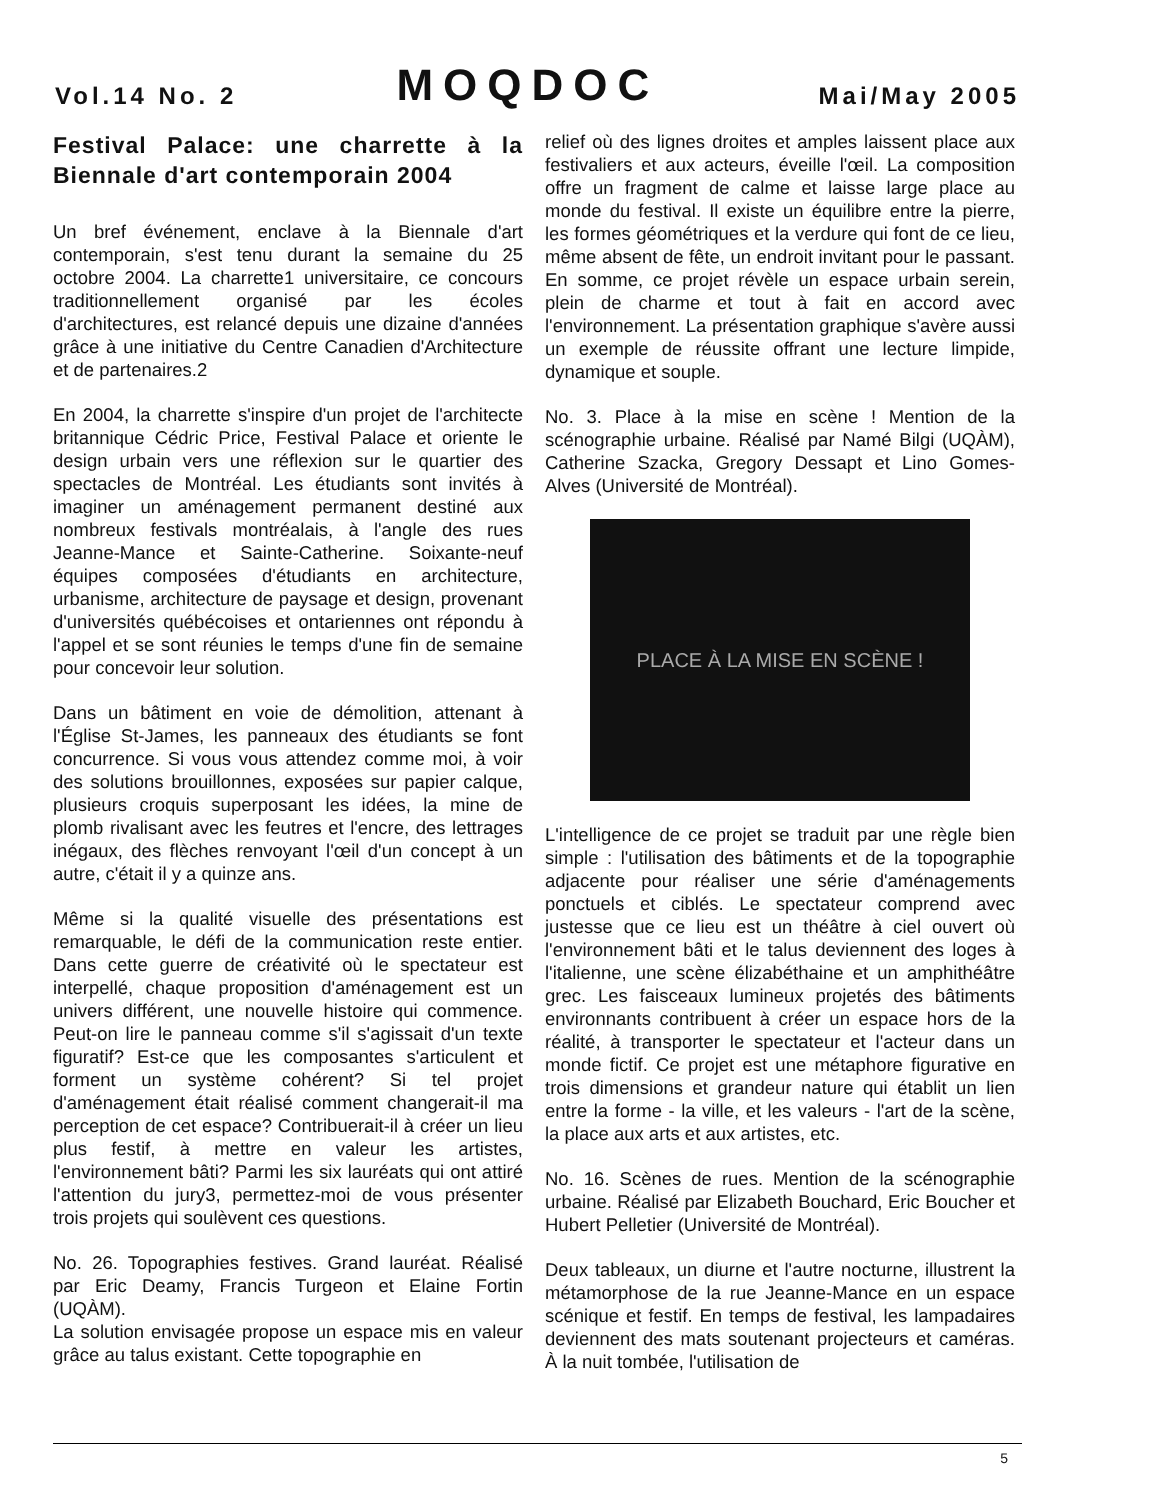Vol.14 No. 2 MOQDOC Mai/May 2005
Festival Palace: une charrette à la Biennale d'art contemporain 2004
Un bref événement, enclave à la Biennale d'art contemporain, s'est tenu durant la semaine du 25 octobre 2004. La charrette1 universitaire, ce concours traditionnellement organisé par les écoles d'architectures, est relancé depuis une dizaine d'années grâce à une initiative du Centre Canadien d'Architecture et de partenaires.2
En 2004, la charrette s'inspire d'un projet de l'architecte britannique Cédric Price, Festival Palace et oriente le design urbain vers une réflexion sur le quartier des spectacles de Montréal. Les étudiants sont invités à imaginer un aménagement permanent destiné aux nombreux festivals montréalais, à l'angle des rues Jeanne-Mance et Sainte-Catherine. Soixante-neuf équipes composées d'étudiants en architecture, urbanisme, architecture de paysage et design, provenant d'universités québécoises et ontariennes ont répondu à l'appel et se sont réunies le temps d'une fin de semaine pour concevoir leur solution.
Dans un bâtiment en voie de démolition, attenant à l'Église St-James, les panneaux des étudiants se font concurrence. Si vous vous attendez comme moi, à voir des solutions brouillonnes, exposées sur papier calque, plusieurs croquis superposant les idées, la mine de plomb rivalisant avec les feutres et l'encre, des lettrages inégaux, des flèches renvoyant l'œil d'un concept à un autre, c'était il y a quinze ans.
Même si la qualité visuelle des présentations est remarquable, le défi de la communication reste entier. Dans cette guerre de créativité où le spectateur est interpellé, chaque proposition d'aménagement est un univers différent, une nouvelle histoire qui commence. Peut-on lire le panneau comme s'il s'agissait d'un texte figuratif? Est-ce que les composantes s'articulent et forment un système cohérent? Si tel projet d'aménagement était réalisé comment changerait-il ma perception de cet espace? Contribuerait-il à créer un lieu plus festif, à mettre en valeur les artistes, l'environnement bâti? Parmi les six lauréats qui ont attiré l'attention du jury3, permettez-moi de vous présenter trois projets qui soulèvent ces questions.
No. 26. Topographies festives. Grand lauréat. Réalisé par Eric Deamy, Francis Turgeon et Elaine Fortin (UQÀM).
La solution envisagée propose un espace mis en valeur grâce au talus existant. Cette topographie en
relief où des lignes droites et amples laissent place aux festivaliers et aux acteurs, éveille l'œil. La composition offre un fragment de calme et laisse large place au monde du festival. Il existe un équilibre entre la pierre, les formes géométriques et la verdure qui font de ce lieu, même absent de fête, un endroit invitant pour le passant. En somme, ce projet révèle un espace urbain serein, plein de charme et tout à fait en accord avec l'environnement. La présentation graphique s'avère aussi un exemple de réussite offrant une lecture limpide, dynamique et souple.
No. 3. Place à la mise en scène ! Mention de la scénographie urbaine. Réalisé par Namé Bilgi (UQÀM), Catherine Szacka, Gregory Dessapt et Lino Gomes-Alves (Université de Montréal).
PLACE À LA MISE EN SCÈNE !
L'intelligence de ce projet se traduit par une règle bien simple : l'utilisation des bâtiments et de la topographie adjacente pour réaliser une série d'aménagements ponctuels et ciblés. Le spectateur comprend avec justesse que ce lieu est un théâtre à ciel ouvert où l'environnement bâti et le talus deviennent des loges à l'italienne, une scène élizabéthaine et un amphithéâtre grec. Les faisceaux lumineux projetés des bâtiments environnants contribuent à créer un espace hors de la réalité, à transporter le spectateur et l'acteur dans un monde fictif. Ce projet est une métaphore figurative en trois dimensions et grandeur nature qui établit un lien entre la forme - la ville, et les valeurs - l'art de la scène, la place aux arts et aux artistes, etc.
No. 16. Scènes de rues. Mention de la scénographie urbaine. Réalisé par Elizabeth Bouchard, Eric Boucher et Hubert Pelletier (Université de Montréal).
Deux tableaux, un diurne et l'autre nocturne, illustrent la métamorphose de la rue Jeanne-Mance en un espace scénique et festif. En temps de festival, les lampadaires deviennent des mats soutenant projecteurs et caméras. À la nuit tombée, l'utilisation de
5